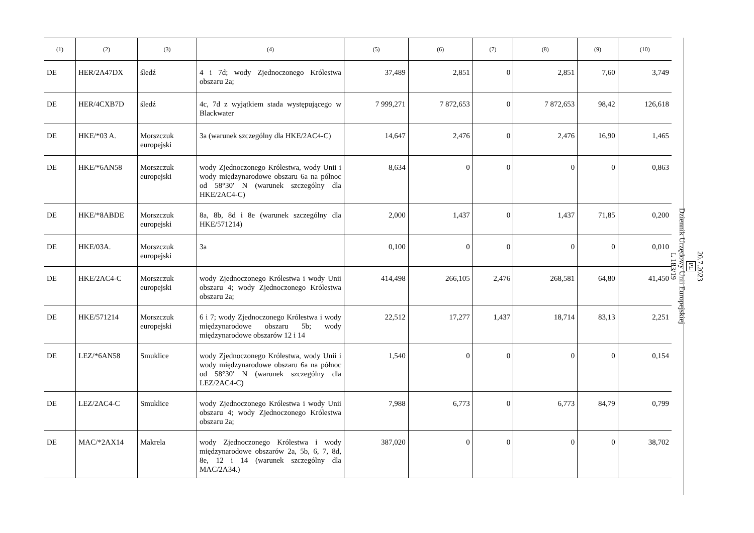| (1) | (2) | (3) | (4) | (5) | (6) | (7) | (8) | (9) | (10) |
| --- | --- | --- | --- | --- | --- | --- | --- | --- | --- |
| DE | HER/2A47DX | śledź | 4 i 7d; wody Zjednoczonego Królestwa obszaru 2a; | 37,489 | 2,851 | 0 | 2,851 | 7,60 | 3,749 |
| DE | HER/4CXB7D | śledź | 4c, 7d z wyjątkiem stada występującego w Blackwater | 7 999,271 | 7 872,653 | 0 | 7 872,653 | 98,42 | 126,618 |
| DE | HKE/*03 A. | Morszczuk europejski | 3a (warunek szczególny dla HKE/2AC4-C) | 14,647 | 2,476 | 0 | 2,476 | 16,90 | 1,465 |
| DE | HKE/*6AN58 | Morszczuk europejski | wody Zjednoczonego Królestwa, wody Unii i wody międzynarodowe obszaru 6a na północ od 58°30′ N (warunek szczególny dla HKE/2AC4-C) | 8,634 | 0 | 0 | 0 | 0 | 0,863 |
| DE | HKE/*8ABDE | Morszczuk europejski | 8a, 8b, 8d i 8e (warunek szczególny dla HKE/571214) | 2,000 | 1,437 | 0 | 1,437 | 71,85 | 0,200 |
| DE | HKE/03A. | Morszczuk europejski | 3a | 0,100 | 0 | 0 | 0 | 0 | 0,010 |
| DE | HKE/2AC4-C | Morszczuk europejski | wody Zjednoczonego Królestwa i wody Unii obszaru 4; wody Zjednoczonego Królestwa obszaru 2a; | 414,498 | 266,105 | 2,476 | 268,581 | 64,80 | 41,450 |
| DE | HKE/571214 | Morszczuk europejski | 6 i 7; wody Zjednoczonego Królestwa i wody międzynarodowe obszaru 5b; wody międzynarodowe obszarów 12 i 14 | 22,512 | 17,277 | 1,437 | 18,714 | 83,13 | 2,251 |
| DE | LEZ/*6AN58 | Smuklice | wody Zjednoczonego Królestwa, wody Unii i wody międzynarodowe obszaru 6a na północ od 58°30′ N (warunek szczególny dla LEZ/2AC4-C) | 1,540 | 0 | 0 | 0 | 0 | 0,154 |
| DE | LEZ/2AC4-C | Smuklice | wody Zjednoczonego Królestwa i wody Unii obszaru 4; wody Zjednoczonego Królestwa obszaru 2a; | 7,988 | 6,773 | 0 | 6,773 | 84,79 | 0,799 |
| DE | MAC/*2AX14 | Makrela | wody Zjednoczonego Królestwa i wody międzynarodowe obszarów 2a, 5b, 6, 7, 8d, 8e, 12 i 14 (warunek szczególny dla MAC/2A34.) | 387,020 | 0 | 0 | 0 | 0 | 38,702 |
20.7.2023
PL
Dziennik Urzędowy Unii Europejskiej
L 183/19